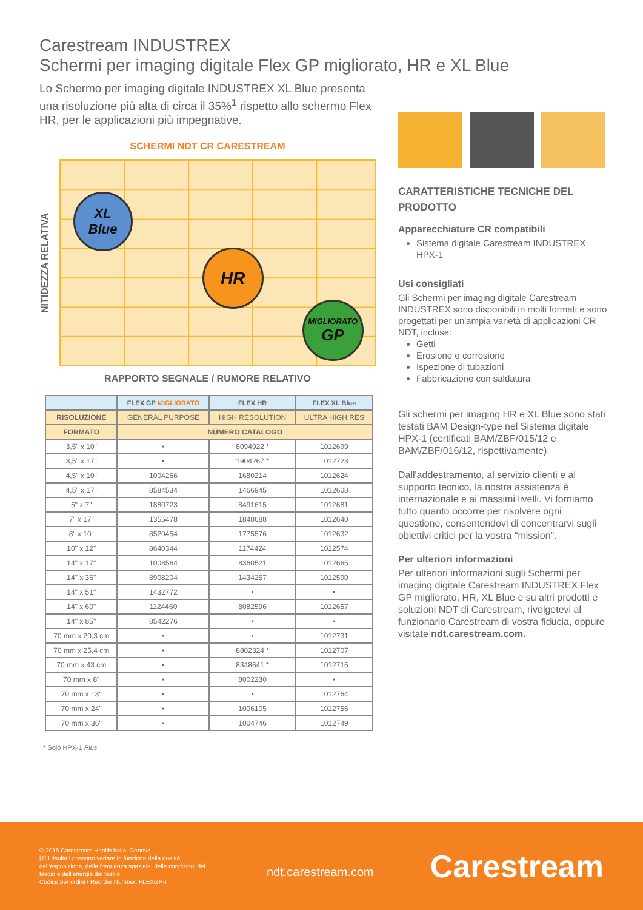Carestream INDUSTREX
Schermi per imaging digitale Flex GP migliorato, HR e XL Blue
Lo Schermo per imaging digitale INDUSTREX XL Blue presenta una risoluzione più alta di circa il 35%<sup>1</sup> rispetto allo schermo Flex HR, per le applicazioni più impegnative.
SCHERMI NDT CR CARESTREAM
NITIDEZZA RELATIVA
XL
Blue
HR
MIGLIORATO
GP
RAPPORTO SEGNALE / RUMORE RELATIVO
| | FLEX GP MIGLIORATO | FLEX HR | FLEX XL Blue |
| --- | --- | --- | --- |
| RISOLUZIONE | GENERAL PURPOSE | HIGH RESOLUTION | ULTRA HIGH RES |
| FORMATO | NUMERO CATALOGO | | |
| 3,5" x 10" | • | 8094922 * | 1012699 |
| 3,5" x 17" | • | 1904267 * | 1012723 |
| 4,5" x 10" | 1004266 | 1680214 | 1012624 |
| 4,5" x 17" | 8584534 | 1466945 | 1012608 |
| 5" x 7" | 1880723 | 8491615 | 1012681 |
| 7" x 17" | 1355478 | 1848688 | 1012640 |
| 8" x 10" | 8520454 | 1775576 | 1012632 |
| 10" x 12" | 8640344 | 1174424 | 1012574 |
| 14" x 17" | 1008564 | 8360521 | 1012665 |
| 14" x 36" | 8908204 | 1434257 | 1012590 |
| 14" x 51" | 1432772 | • | • |
| 14" x 60" | 1124460 | 8082596 | 1012657 |
| 14" x 85" | 8542276 | • | • |
| 70 mm x 20,3 cm | • | • | 1012731 |
| 70 mm x 25,4 cm | • | 8802324 * | 1012707 |
| 70 mm x 43 cm | • | 8348641 * | 1012715 |
| 70 mm x 8" | • | 8002230 | • |
| 70 mm x 13" | • | • | 1012764 |
| 70 mm x 24" | • | 1006105 | 1012756 |
| 70 mm x 36" | • | 1004746 | 1012749 |
* Solo HPX-1 Plus
CARATTERISTICHE TECNICHE DEL PRODOTTO
Apparecchiature CR compatibili
Sistema digitale Carestream INDUSTREX HPX-1
Usi consigliati
Gli Schermi per imaging digitale Carestream INDUSTREX sono disponibili in molti formati e sono progettati per un'ampia varietà di applicazioni CR NDT, incluse:
Getti
Erosione e corrosione
Ispezione di tubazioni
Fabbricazione con saldatura
Gli schermi per imaging HR e XL Blue sono stati testati BAM Design-type nel Sistema digitale HPX-1 (certificati BAM/ZBF/015/12 e BAM/ZBF/016/12, rispettivamente).
Dall'addestramento, al servizio clienti e al supporto tecnico, la nostra assistenza è internazionale e ai massimi livelli. Vi forniamo tutto quanto occorre per risolvere ogni questione, consentendovi di concentrarvi sugli obiettivi critici per la vostra “mission”.
Per ulteriori informazioni
Per ulteriori informazioni sugli Schermi per imaging digitale Carestream INDUSTREX Flex GP migliorato, HR, XL Blue e su altri prodotti e soluzioni NDT di Carestream, rivolgetevi al funzionario Carestream di vostra fiducia, oppure visitate ndt.carestream.com.
© 2016 Carestream Health Italia, Genova
[1] I risultati possono variare in funzione della qualità dell'esposizione, della frequenza spaziale, delle condizioni del fascio e dell'energia del fascio
Codice per ordini / Reorder Number: FLEXGP-IT
ndt.carestream.com
Carestream